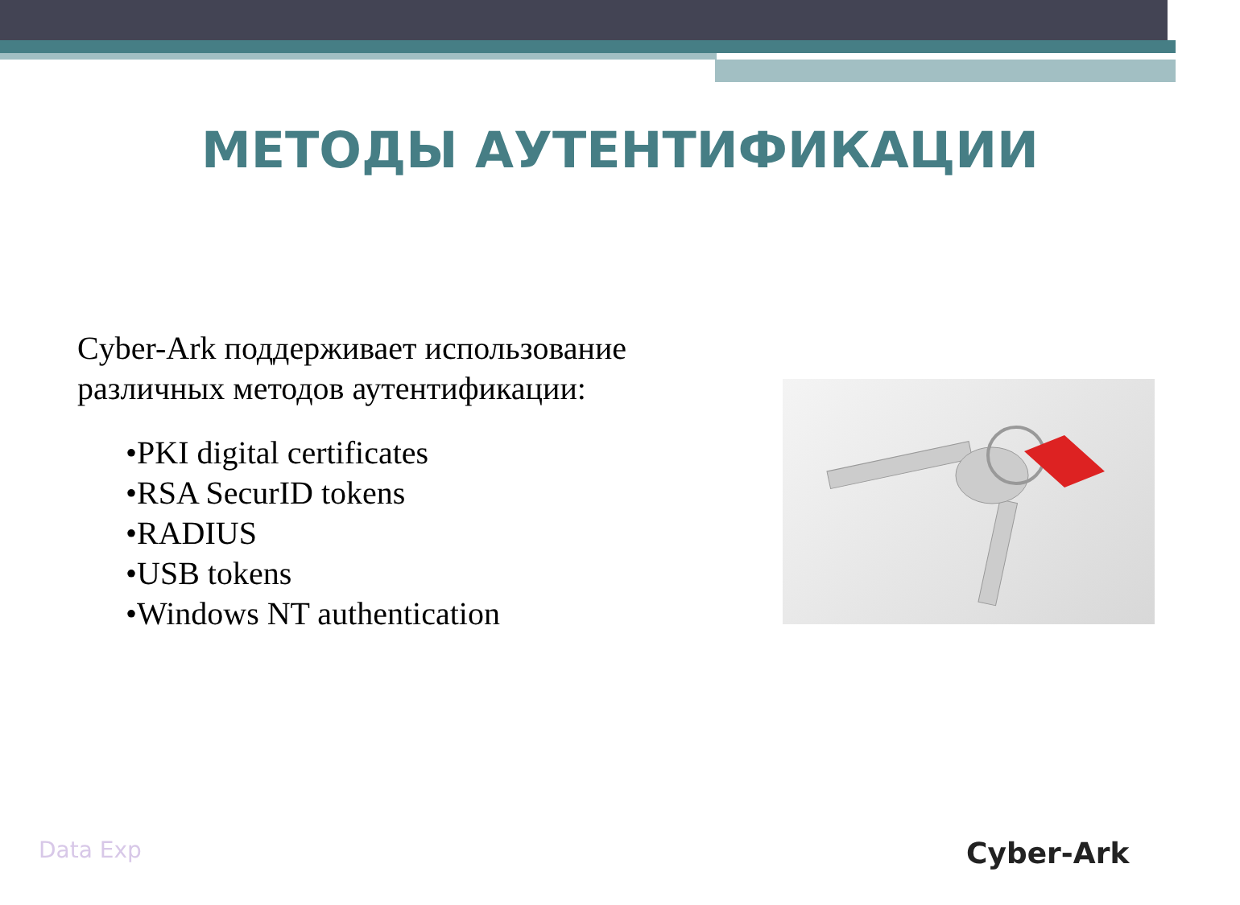МЕТОДЫ АУТЕНТИФИКАЦИИ
Cyber-Ark поддерживает использование
различных методов аутентификации:
•PKI digital certificates
•RSA SecurID tokens
•RADIUS
•USB tokens
•Windows NT authentication
Data Exp Cyber-Ark